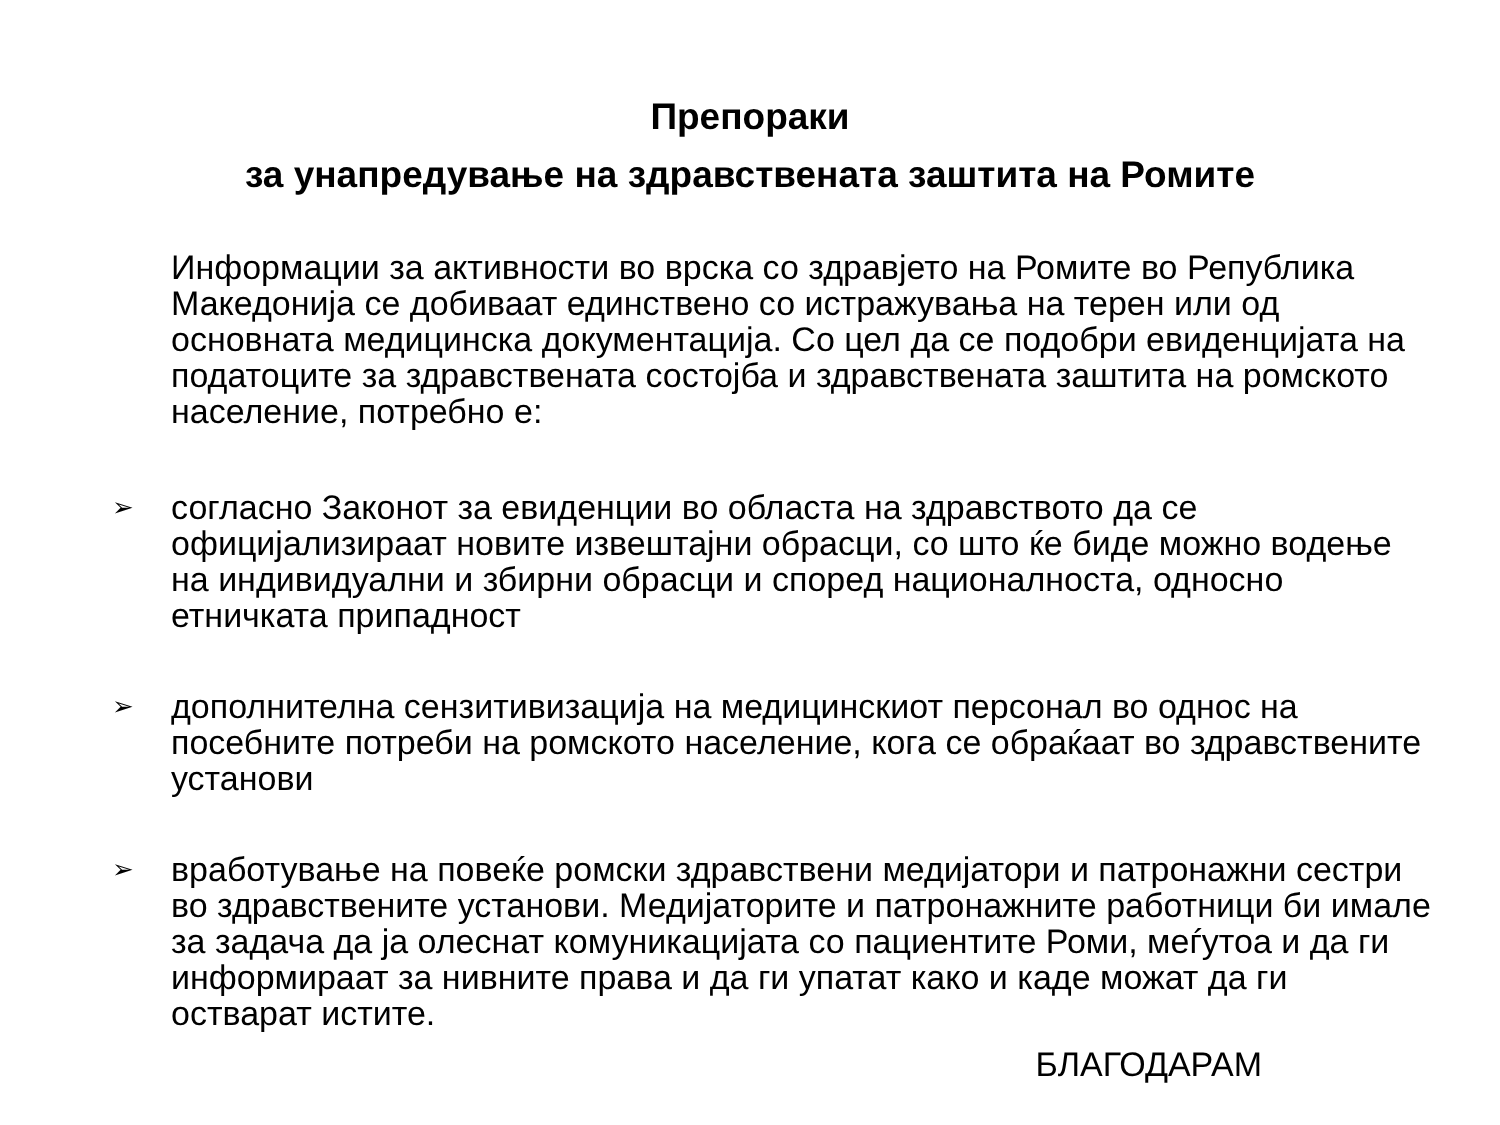Препораки
за унапредување на здравствената заштита на Ромите
Информации за активности во врска со здравјето на Ромите во Република Македонија се добиваат единствено со истражувања на терен или од основната медицинска документација. Со цел да се подобри евиденцијата на податоците за здравствената состојба и здравствената заштита на ромското население, потребно е:
➢ согласно Законот за евиденции во областа на здравството да се официјализираат новите извештајни обрасци, со што ќе биде можно водење на индивидуални и збирни обрасци и според националноста, односно етничката припадност
➢ дополнителна сензитивизација на медицинскиот персонал во однос на посебните потреби на ромското население, кога се обраќаат во здравствените установи
➢ вработување на повеќе ромски здравствени медијатори и патронажни сестри во здравствените установи. Медијаторите и патронажните работници би имале за задача да ја олеснат комуникацијата со пациентите Роми, меѓутоа и да ги информираат за нивните права и да ги упатат како и каде можат да ги остварат истите.
БЛАГОДАРАМ